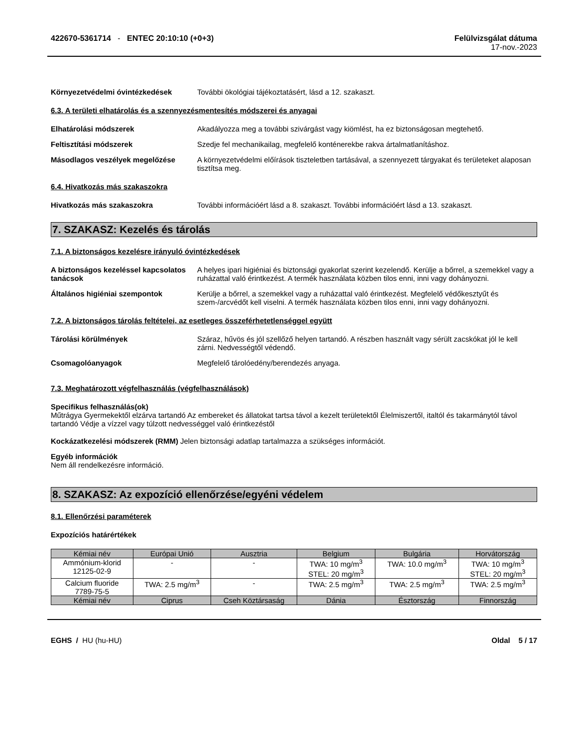422670-5361714 - ENTEC 20:10:10 (+0+3)
Felülvizsgálat dátuma
17-nov.-2023
Környezetvédelmi óvintézkedések További ökológiai tájékoztatásért, lásd a 12. szakaszt.
6.3. A területi elhatárolás és a szennyezésmentesítés módszerei és anyagai
Elhatárolási módszerek Akadályozza meg a további szivárgást vagy kiömlést, ha ez biztonságosan megtehető.
Feltisztítási módszerek Szedje fel mechanikailag, megfelelő konténerekbe rakva ártalmatlanításhoz.
Másodlagos veszélyek megelőzése A környezetvédelmi előírások tiszteletben tartásával, a szennyezett tárgyakat és területeket alaposan tisztítsa meg.
6.4. Hivatkozás más szakaszokra
Hivatkozás más szakaszokra További információért lásd a 8. szakaszt. További információért lásd a 13. szakaszt.
7. SZAKASZ: Kezelés és tárolás
7.1. A biztonságos kezelésre irányuló óvintézkedések
A biztonságos kezeléssel kapcsolatos tanácsok
A helyes ipari higiéniai és biztonsági gyakorlat szerint kezelendő. Kerülje a bőrrel, a szemekkel vagy a ruházattal való érintkezést. A termék használata közben tilos enni, inni vagy dohányozni.
Általános higiéniai szempontok Kerülje a bőrrel, a szemekkel vagy a ruházattal való érintkezést. Megfelelő védőkesztyűt és szem-/arcvédőt kell viselni. A termék használata közben tilos enni, inni vagy dohányozni.
7.2. A biztonságos tárolás feltételei, az esetleges összeférhetetlenséggel együtt
Tárolási körülmények Száraz, hűvös és jól szellőző helyen tartandó. A részben használt vagy sérült zacskókat jól le kell zárni. Nedvességtől védendő.
Csomagolóanyagok Megfelelő tárolóedény/berendezés anyaga.
7.3. Meghatározott végfelhasználás (végfelhasználások)
Specifikus felhasználás(ok)
Műtrágya Gyermekektől elzárva tartandó Az embereket és állatokat tartsa távol a kezelt területektől Élelmiszertől, italtól és takarmánytól távol tartandó Védje a vízzel vagy túlzott nedvességgel való érintkezéstől
Kockázatkezelési módszerek (RMM)
Jelen biztonsági adatlap tartalmazza a szükséges információt.
Egyéb információk
Nem áll rendelkezésre információ.
8. SZAKASZ: Az expozíció ellenőrzése/egyéni védelem
8.1. Ellenőrzési paraméterek
Expozíciós határértékek
| Kémiai név | Európai Unió | Ausztria | Belgium | Bulgária | Horvátország |
| --- | --- | --- | --- | --- | --- |
| Ammónium-klorid 12125-02-9 | - | - | TWA: 10 mg/m<sup>3</sup> STEL: 20 mg/m<sup>3</sup> | TWA: 10.0 mg/m<sup>3</sup> | TWA: 10 mg/m<sup>3</sup> STEL: 20 mg/m<sup>3</sup> |
| Calcium fluoride 7789-75-5 | TWA: 2.5 mg/m<sup>3</sup> | - | TWA: 2.5 mg/m<sup>3</sup> | TWA: 2.5 mg/m<sup>3</sup> | TWA: 2.5 mg/m<sup>3</sup> |
| Kémiai név | Ciprus | Cseh Köztársaság | Dánia | Észtország | Finnország |
EGHS / HU (hu-HU) Oldal 5 / 17